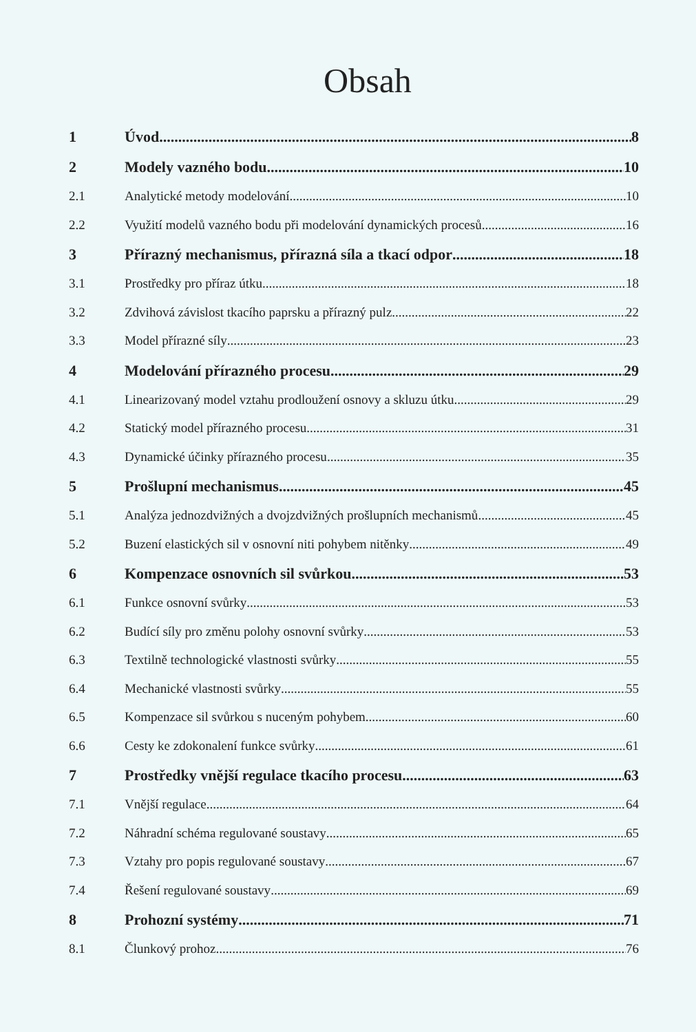Obsah
1 Úvod 8
2 Modely vazného bodu 10
2.1 Analytické metody modelování 10
2.2 Využití modelů vazného bodu při modelování dynamických procesů 16
3 Přírazný mechanismus, přírazná síla a tkací odpor 18
3.1 Prostředky pro příraz útku 18
3.2 Zdvihová závislost tkacího paprsku a přírazný pulz 22
3.3 Model přírazné síly 23
4 Modelování přírazného procesu 29
4.1 Linearizovaný model vztahu prodloužení osnovy a skluzu útku 29
4.2 Statický model přírazného procesu 31
4.3 Dynamické účinky přírazného procesu 35
5 Prošlupní mechanismus 45
5.1 Analýza jednozdvižných a dvojzdvižných prošlupních mechanismů 45
5.2 Buzení elastických sil v osnovní niti pohybem nitěnky 49
6 Kompenzace osnovních sil svůrkou 53
6.1 Funkce osnovní svůrky 53
6.2 Budící síly pro změnu polohy osnovní svůrky 53
6.3 Textilně technologické vlastnosti svůrky 55
6.4 Mechanické vlastnosti svůrky 55
6.5 Kompenzace sil svůrkou s nuceným pohybem 60
6.6 Cesty ke zdokonalení funkce svůrky 61
7 Prostředky vnější regulace tkacího procesu 63
7.1 Vnější regulace 64
7.2 Náhradní schéma regulované soustavy 65
7.3 Vztahy pro popis regulované soustavy 67
7.4 Řešení regulované soustavy 69
8 Prohozní systémy 71
8.1 Člunkový prohoz 76